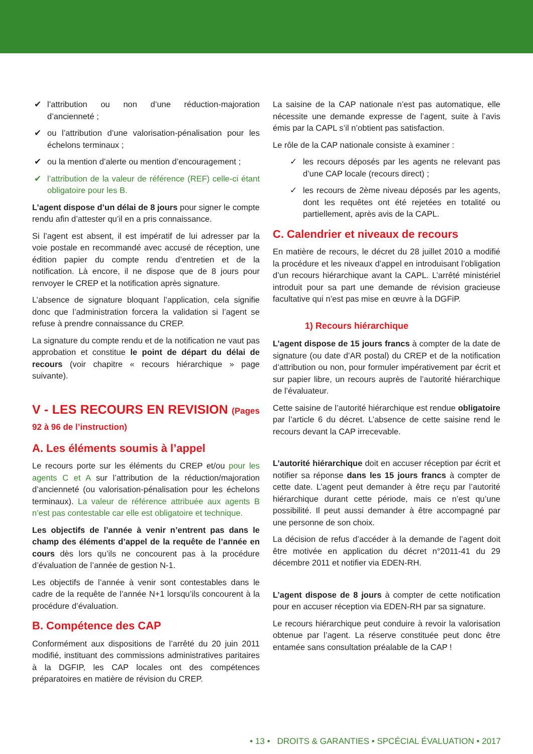✔ l’attribution ou non d’une réduction-majoration d’ancienneté ;
✔ ou l’attribution d’une valorisation-pénalisation pour les échelons terminaux ;
✔ ou la mention d’alerte ou mention d’encouragement ;
✔ l’attribution de la valeur de référence (REF) celle-ci étant obligatoire pour les B.
L’agent dispose d’un délai de 8 jours pour signer le compte rendu afin d’attester qu’il en a pris connaissance.
Si l’agent est absent, il est impératif de lui adresser par la voie postale en recommandé avec accusé de réception, une édition papier du compte rendu d’entretien et de la notification. Là encore, il ne dispose que de 8 jours pour renvoyer le CREP et la notification après signature.
L’absence de signature bloquant l’application, cela signifie donc que l’administration forcera la validation si l’agent se refuse à prendre connaissance du CREP.
La signature du compte rendu et de la notification ne vaut pas approbation et constitue le point de départ du délai de recours (voir chapitre « recours hiérarchique » page suivante).
V - LES RECOURS EN REVISION (Pages 92 à 96 de l’instruction)
A. Les éléments soumis à l’appel
Le recours porte sur les éléments du CREP et/ou pour les agents C et A sur l’attribution de la réduction/majoration d’ancienneté (ou valorisation-pénalisation pour les échelons terminaux). La valeur de référence attribuée aux agents B n’est pas contestable car elle est obligatoire et technique.
Les objectifs de l’année à venir n’entrent pas dans le champ des éléments d’appel de la requête de l’année en cours dès lors qu’ils ne concourent pas à la procédure d’évaluation de l’année de gestion N-1.
Les objectifs de l’année à venir sont contestables dans le cadre de la requête de l’année N+1 lorsqu’ils concourent à la procédure d’évaluation.
B. Compétence des CAP
Conformément aux dispositions de l’arrêté du 20 juin 2011 modifié, instituant des commissions administratives paritaires à la DGFIP, les CAP locales ont des compétences préparatoires en matière de révision du CREP.
La saisine de la CAP nationale n’est pas automatique, elle nécessite une demande expresse de l’agent, suite à l’avis émis par la CAPL s’il n’obtient pas satisfaction.
Le rôle de la CAP nationale consiste à examiner :
✓ les recours déposés par les agents ne relevant pas d’une CAP locale (recours direct) ;
✓ les recours de 2ème niveau déposés par les agents, dont les requêtes ont été rejetées en totalité ou partiellement, après avis de la CAPL.
C. Calendrier et niveaux de recours
En matière de recours, le décret du 28 juillet 2010 a modifié la procédure et les niveaux d’appel en introduisant l’obligation d’un recours hiérarchique avant la CAPL. L’arrêté ministériel introduit pour sa part une demande de révision gracieuse facultative qui n’est pas mise en œuvre à la DGFiP.
1) Recours hiérarchique
L’agent dispose de 15 jours francs à compter de la date de signature (ou date d’AR postal) du CREP et de la notification d’attribution ou non, pour formuler impérativement par écrit et sur papier libre, un recours auprès de l’autorité hiérarchique de l’évaluateur.
Cette saisine de l’autorité hiérarchique est rendue obligatoire par l’article 6 du décret. L’absence de cette saisine rend le recours devant la CAP irrecevable.
L’autorité hiérarchique doit en accuser réception par écrit et notifier sa réponse dans les 15 jours francs à compter de cette date. L’agent peut demander à être reçu par l’autorité hiérarchique durant cette période, mais ce n’est qu’une possibilité. Il peut aussi demander à être accompagné par une personne de son choix.
La décision de refus d’accéder à la demande de l’agent doit être motivée en application du décret n°2011-41 du 29 décembre 2011 et notifier via EDEN-RH.
L’agent dispose de 8 jours à compter de cette notification pour en accuser réception via EDEN-RH par sa signature.
Le recours hiérarchique peut conduire à revoir la valorisation obtenue par l’agent. La réserve constituée peut donc être entamée sans consultation préalable de la CAP !
• 13 • DROITS & GARANTIES • SPCÉCIAL ÉVALUATION • 2017